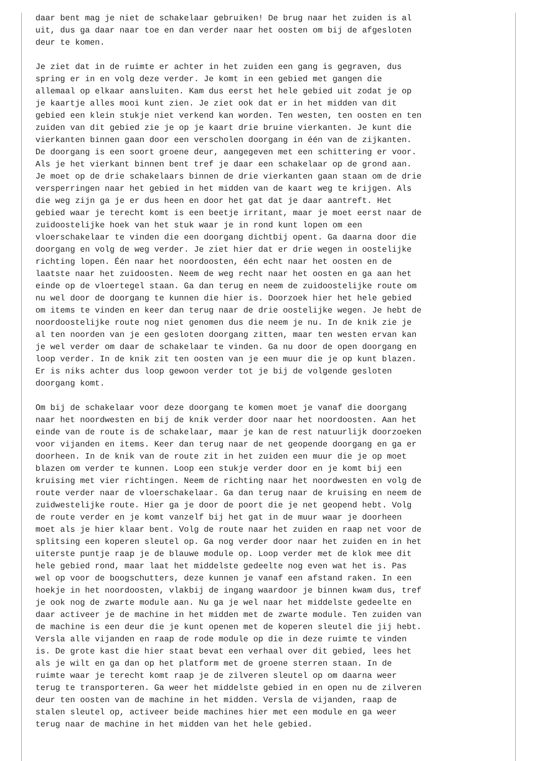daar bent mag je niet de schakelaar gebruiken! De brug naar het zuiden is al
uit, dus ga daar naar toe en dan verder naar het oosten om bij de afgesloten
deur te komen.

Je ziet dat in de ruimte er achter in het zuiden een gang is gegraven, dus
spring er in en volg deze verder. Je komt in een gebied met gangen die
allemaal op elkaar aansluiten. Kam dus eerst het hele gebied uit zodat je op
je kaartje alles mooi kunt zien. Je ziet ook dat er in het midden van dit
gebied een klein stukje niet verkend kan worden. Ten westen, ten oosten en ten
zuiden van dit gebied zie je op je kaart drie bruine vierkanten. Je kunt die
vierkanten binnen gaan door een verscholen doorgang in één van de zijkanten.
De doorgang is een soort groene deur, aangegeven met een schittering er voor.
Als je het vierkant binnen bent tref je daar een schakelaar op de grond aan.
Je moet op de drie schakelaars binnen de drie vierkanten gaan staan om de drie
versperringen naar het gebied in het midden van de kaart weg te krijgen. Als
die weg zijn ga je er dus heen en door het gat dat je daar aantreft. Het
gebied waar je terecht komt is een beetje irritant, maar je moet eerst naar de
zuidoostelijke hoek van het stuk waar je in rond kunt lopen om een
vloerschakelaar te vinden die een doorgang dichtbij opent. Ga daarna door die
doorgang en volg de weg verder. Je ziet hier dat er drie wegen in oostelijke
richting lopen. Één naar het noordoosten, één echt naar het oosten en de
laatste naar het zuidoosten. Neem de weg recht naar het oosten en ga aan het
einde op de vloertegel staan. Ga dan terug en neem de zuidoostelijke route om
nu wel door de doorgang te kunnen die hier is. Doorzoek hier het hele gebied
om items te vinden en keer dan terug naar de drie oostelijke wegen. Je hebt de
noordoostelijke route nog niet genomen dus die neem je nu. In de knik zie je
al ten noorden van je een gesloten doorgang zitten, maar ten westen ervan kan
je wel verder om daar de schakelaar te vinden. Ga nu door de open doorgang en
loop verder. In de knik zit ten oosten van je een muur die je op kunt blazen.
Er is niks achter dus loop gewoon verder tot je bij de volgende gesloten
doorgang komt.

Om bij de schakelaar voor deze doorgang te komen moet je vanaf die doorgang
naar het noordwesten en bij de knik verder door naar het noordoosten. Aan het
einde van de route is de schakelaar, maar je kan de rest natuurlijk doorzoeken
voor vijanden en items. Keer dan terug naar de net geopende doorgang en ga er
doorheen. In de knik van de route zit in het zuiden een muur die je op moet
blazen om verder te kunnen. Loop een stukje verder door en je komt bij een
kruising met vier richtingen. Neem de richting naar het noordwesten en volg de
route verder naar de vloerschakelaar. Ga dan terug naar de kruising en neem de
zuidwestelijke route. Hier ga je door de poort die je net geopend hebt. Volg
de route verder en je komt vanzelf bij het gat in de muur waar je doorheen
moet als je hier klaar bent. Volg de route naar het zuiden en raap net voor de
splitsing een koperen sleutel op. Ga nog verder door naar het zuiden en in het
uiterste puntje raap je de blauwe module op. Loop verder met de klok mee dit
hele gebied rond, maar laat het middelste gedeelte nog even wat het is. Pas
wel op voor de boogschutters, deze kunnen je vanaf een afstand raken. In een
hoekje in het noordoosten, vlakbij de ingang waardoor je binnen kwam dus, tref
je ook nog de zwarte module aan. Nu ga je wel naar het middelste gedeelte en
daar activeer je de machine in het midden met de zwarte module. Ten zuiden van
de machine is een deur die je kunt openen met de koperen sleutel die jij hebt.
Versla alle vijanden en raap de rode module op die in deze ruimte te vinden
is. De grote kast die hier staat bevat een verhaal over dit gebied, lees het
als je wilt en ga dan op het platform met de groene sterren staan. In de
ruimte waar je terecht komt raap je de zilveren sleutel op om daarna weer
terug te transporteren. Ga weer het middelste gebied in en open nu de zilveren
deur ten oosten van de machine in het midden. Versla de vijanden, raap de
stalen sleutel op, activeer beide machines hier met een module en ga weer
terug naar de machine in het midden van het hele gebied.